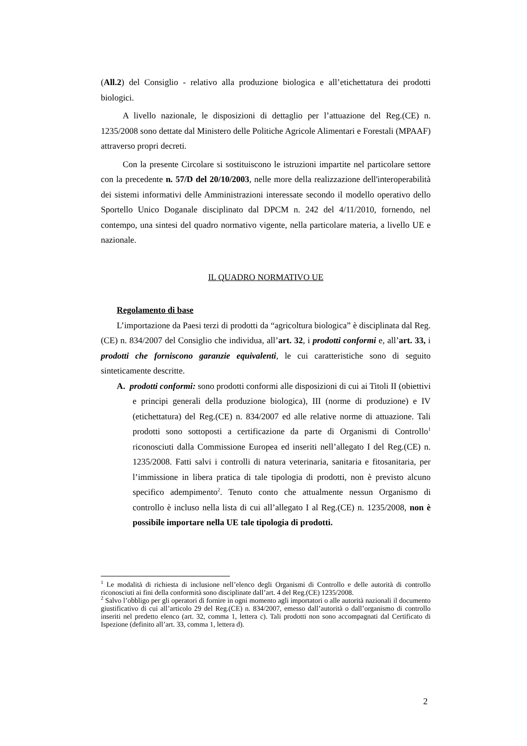(All.2) del Consiglio - relativo alla produzione biologica e all’etichettatura dei prodotti biologici.
A livello nazionale, le disposizioni di dettaglio per l’attuazione del Reg.(CE) n. 1235/2008 sono dettate dal Ministero delle Politiche Agricole Alimentari e Forestali (MPAAF) attraverso propri decreti.
Con la presente Circolare si sostituiscono le istruzioni impartite nel particolare settore con la precedente n. 57/D del 20/10/2003, nelle more della realizzazione dell'interoperabilità dei sistemi informativi delle Amministrazioni interessate secondo il modello operativo dello Sportello Unico Doganale disciplinato dal DPCM n. 242 del 4/11/2010, fornendo, nel contempo, una sintesi del quadro normativo vigente, nella particolare materia, a livello UE e nazionale.
IL QUADRO NORMATIVO UE
Regolamento di base
L’importazione da Paesi terzi di prodotti da “agricoltura biologica” è disciplinata dal Reg.(CE) n. 834/2007 del Consiglio che individua, all’art. 32, i prodotti conformi e, all’art. 33, i prodotti che forniscono garanzie equivalenti, le cui caratteristiche sono di seguito sinteticamente descritte.
A. prodotti conformi: sono prodotti conformi alle disposizioni di cui ai Titoli II (obiettivi e principi generali della produzione biologica), III (norme di produzione) e IV (etichettatura) del Reg.(CE) n. 834/2007 ed alle relative norme di attuazione. Tali prodotti sono sottoposti a certificazione da parte di Organismi di Controllo<sup>1</sup> riconosciuti dalla Commissione Europea ed inseriti nell’allegato I del Reg.(CE) n. 1235/2008. Fatti salvi i controlli di natura veterinaria, sanitaria e fitosanitaria, per l’immissione in libera pratica di tale tipologia di prodotti, non è previsto alcuno specifico adempimento<sup>2</sup>. Tenuto conto che attualmente nessun Organismo di controllo è incluso nella lista di cui all’allegato I al Reg.(CE) n. 1235/2008, non è possibile importare nella UE tale tipologia di prodotti.
<sup>1</sup> Le modalità di richiesta di inclusione nell’elenco degli Organismi di Controllo e delle autorità di controllo riconosciuti ai fini della conformità sono disciplinate dall’art. 4 del Reg.(CE) 1235/2008.
<sup>2</sup> Salvo l’obbligo per gli operatori di fornire in ogni momento agli importatori o alle autorità nazionali il documento giustificativo di cui all’articolo 29 del Reg.(CE) n. 834/2007, emesso dall’autorità o dall’organismo di controllo inseriti nel predetto elenco (art. 32, comma 1, lettera c). Tali prodotti non sono accompagnati dal Certificato di Ispezione (definito all’art. 33, comma 1, lettera d).
2